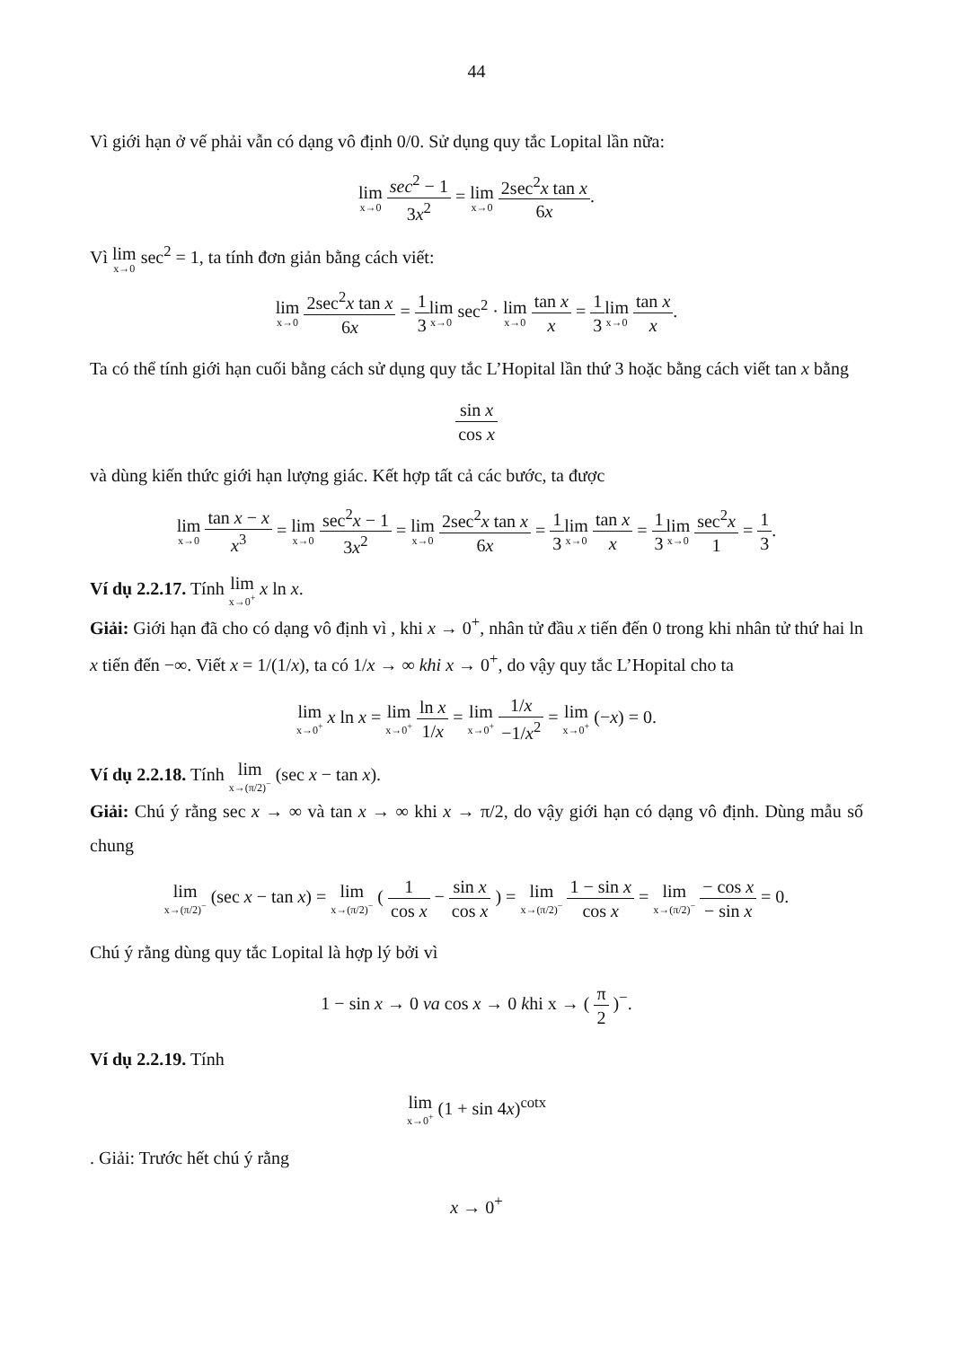44
Vì giới hạn ở vế phải vẫn có dạng vô định 0/0. Sử dụng quy tắc Lopital lần nữa:
lim x→0 sec<sup>2</sup> − 1 3x<sup>2</sup> = lim x→0 2sec<sup>2</sup>x tan x 6x.
Vì lim x→0 sec<sup>2</sup> = 1, ta tính đơn giản bằng cách viết:
lim x→0 2sec<sup>2</sup>x tan x 6x = 1 3 lim x→0 sec<sup>2</sup> · lim x→0 tan x x = 1 3 lim x→0 tan x x.
Ta có thể tính giới hạn cuối bằng cách sử dụng quy tắc L’Hopital lần thứ 3 hoặc bằng cách viết tan x bằng
sin x cos x
và dùng kiến thức giới hạn lượng giác. Kết hợp tất cả các bước, ta được
lim x→0 tan x − x x<sup>3</sup> = lim x→0 sec<sup>2</sup>x − 1 3x<sup>2</sup> = lim x→0 2sec<sup>2</sup>x tan x 6x = 1 3 lim x→0 tan x x = 1 3 lim x→0 sec<sup>2</sup>x 1 = 1 3.
Ví dụ 2.2.17. Tính lim x→0<sup>+</sup> x ln x.
Giải: Giới hạn đã cho có dạng vô định vì , khi x → 0<sup>+</sup>, nhân tử đầu x tiến đến 0 trong khi nhân tử thứ hai ln x tiến đến −∞. Viết x = 1/(1/x), ta có 1/x → ∞ khi x → 0<sup>+</sup>, do vậy quy tắc L’Hopital cho ta
lim x→0<sup>+</sup> x ln x = lim x→0<sup>+</sup> ln x 1/x = lim x→0<sup>+</sup> 1/x −1/x<sup>2</sup> = lim x→0<sup>+</sup> (−x) = 0.
Ví dụ 2.2.18. Tính lim x→(π/2)<sup>−</sup> (sec x − tan x).
Giải: Chú ý rằng sec x → ∞ và tan x → ∞ khi x → π/2, do vậy giới hạn có dạng vô định. Dùng mẫu số chung
lim x→(π/2)<sup>−</sup> (sec x − tan x) = lim x→(π/2)<sup>−</sup> ( 1 cos x − sin x cos x ) = lim x→(π/2)<sup>−</sup> 1 − sin x cos x = lim x→(π/2)<sup>−</sup> − cos x − sin x = 0.
Chú ý rằng dùng quy tắc Lopital là hợp lý bởi vì
1 − sin x → 0 va cos x → 0 khi x → ( π 2 )<sup>−</sup>.
Ví dụ 2.2.19. Tính
lim x→0<sup>+</sup> (1 + sin 4x)<sup>cotx</sup>
. Giải: Trước hết chú ý rằng
x → 0<sup>+</sup>